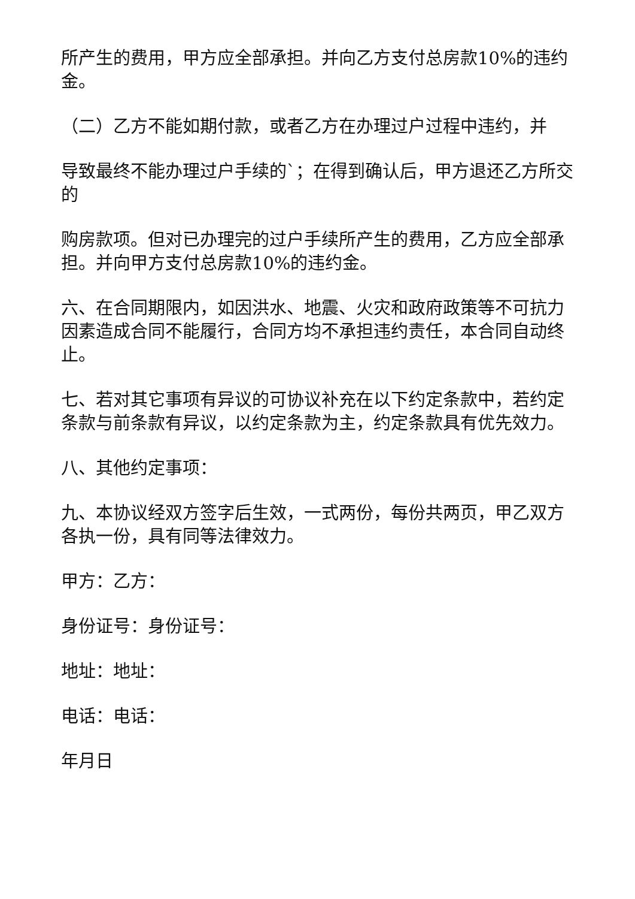所产生的费用，甲方应全部承担。并向乙方支付总房款10%的违约金。
（二）乙方不能如期付款，或者乙方在办理过户过程中违约，并
导致最终不能办理过户手续的`；在得到确认后，甲方退还乙方所交的
购房款项。但对已办理完的过户手续所产生的费用，乙方应全部承担。并向甲方支付总房款10%的违约金。
六、在合同期限内，如因洪水、地震、火灾和政府政策等不可抗力因素造成合同不能履行，合同方均不承担违约责任，本合同自动终止。
七、若对其它事项有异议的可协议补充在以下约定条款中，若约定条款与前条款有异议，以约定条款为主，约定条款具有优先效力。
八、其他约定事项：
九、本协议经双方签字后生效，一式两份，每份共两页，甲乙双方各执一份，具有同等法律效力。
甲方：乙方：
身份证号：身份证号：
地址：地址：
电话：电话：
年月日